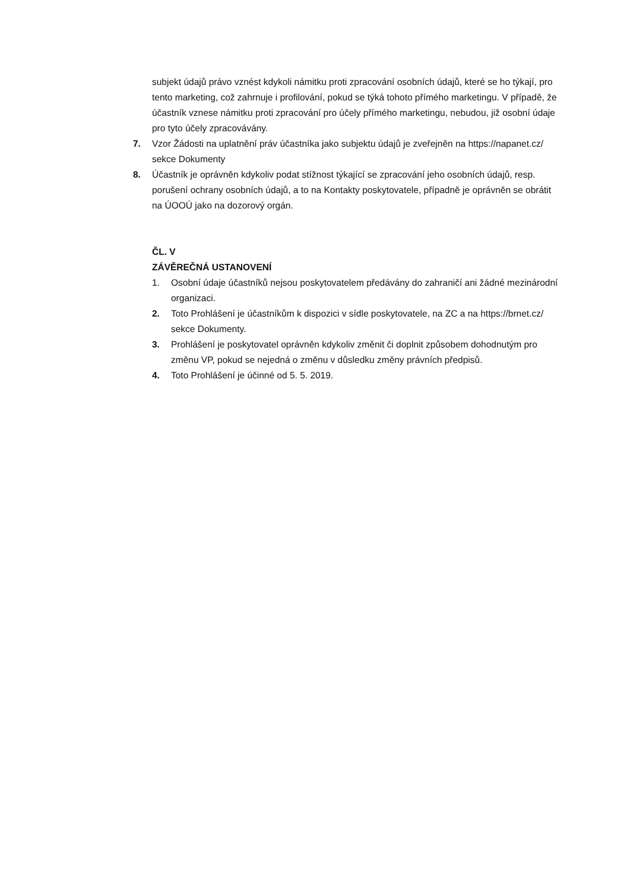subjekt údajů právo vznést kdykoli námitku proti zpracování osobních údajů, které se ho týkají, pro tento marketing, což zahrnuje i profilování, pokud se týká tohoto přímého marketingu. V případě, že účastník vznese námitku proti zpracování pro účely přímého marketingu, nebudou, již osobní údaje pro tyto účely zpracovávány.
7. Vzor Žádosti na uplatnění práv účastníka jako subjektu údajů je zveřejněn na https://napanet.cz/ sekce Dokumenty
8. Účastník je oprávněn kdykoliv podat stížnost týkající se zpracování jeho osobních údajů, resp. porušení ochrany osobních údajů, a to na Kontakty poskytovatele, případně je oprávněn se obrátit na ÚOOÚ jako na dozorový orgán.
ČL. V
ZÁVĚREČNÁ USTANOVENÍ
1. Osobní údaje účastníků nejsou poskytovatelem předávány do zahraničí ani žádné mezinárodní organizaci.
2. Toto Prohlášení je účastníkům k dispozici v sídle poskytovatele, na ZC a na https://brnet.cz/ sekce Dokumenty.
3. Prohlášení je poskytovatel oprávněn kdykoliv změnit či doplnit způsobem dohodnutým pro změnu VP, pokud se nejedná o změnu v důsledku změny právních předpisů.
4. Toto Prohlášení je účinné od 5. 5. 2019.